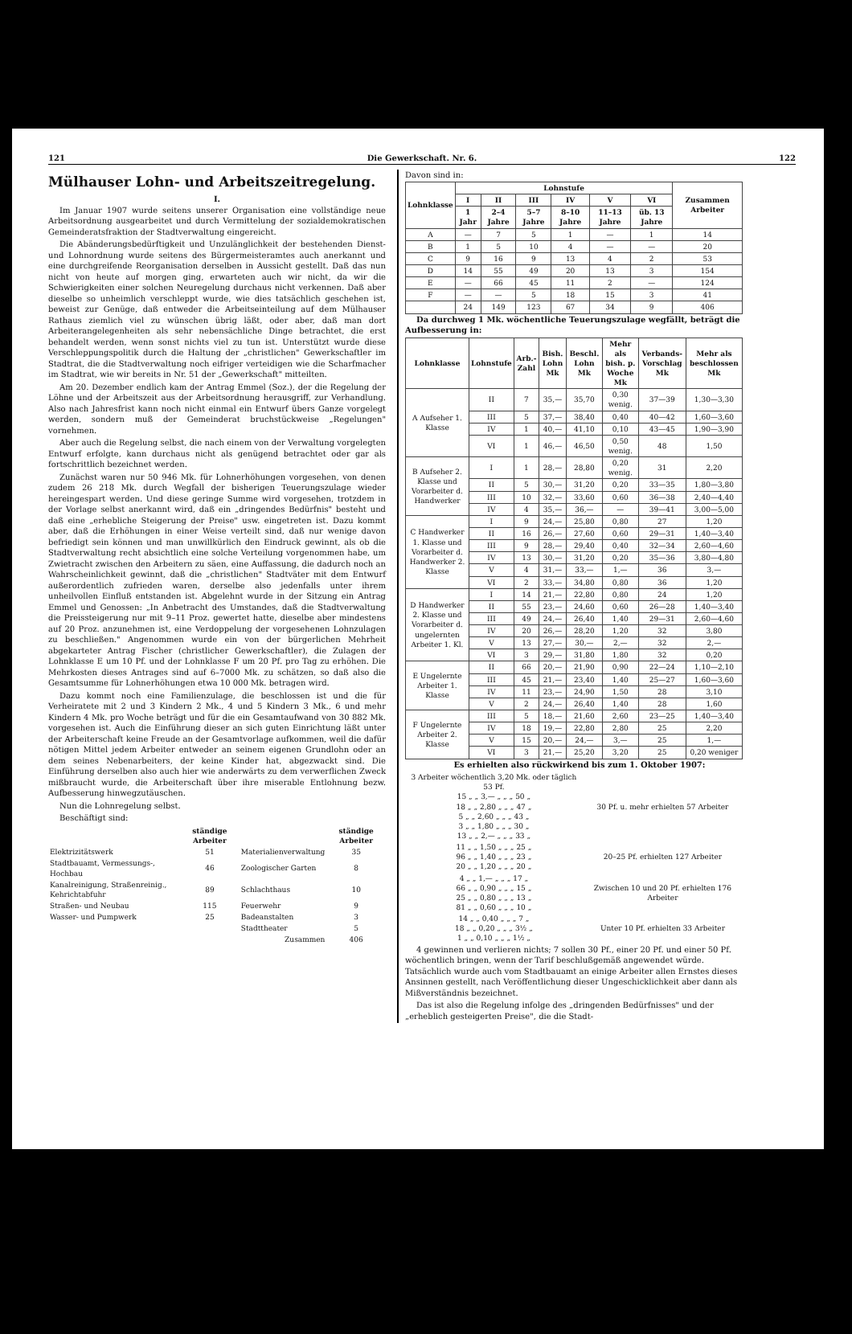121 Die Gewerkschaft. Nr. 6. 122
Mülhauser Lohn- und Arbeitszeitregelung.
I.
Im Januar 1907 wurde seitens unserer Organisation eine vollständige neue Arbeitsordnung ausgearbeitet und durch Vermittelung der sozialdemokratischen Gemeinderatsfraktion der Stadtverwaltung eingereicht.
Die Abänderungsbedürftigkeit und Unzulänglichkeit der bestehenden Dienst- und Lohnordnung wurde seitens des Bürgermeisteramtes auch anerkannt und eine durchgreifende Reorganisation derselben in Aussicht gestellt. Daß das nun nicht von heute auf morgen ging, erwarteten auch wir nicht, da wir die Schwierigkeiten einer solchen Neuregelung durchaus nicht verkennen. Daß aber dieselbe so unheimlich verschleppt wurde, wie dies tatsächlich geschehen ist, beweist zur Genüge, daß entweder die Arbeitseinteilung auf dem Mülhauser Rathaus ziemlich viel zu wünschen übrig läßt, oder aber, daß man dort Arbeiterangelegenheiten als sehr nebensächliche Dinge betrachtet, die erst behandelt werden, wenn sonst nichts viel zu tun ist. Unterstützt wurde diese Verschleppungspolitik durch die Haltung der „christlichen" Gewerkschaftler im Stadtrat, die die Stadtverwaltung noch eifriger verteidigen wie die Scharfmacher im Stadtrat, wie wir bereits in Nr. 51 der „Gewerkschaft" mitteilten.
Am 20. Dezember endlich kam der Antrag Emmel (Soz.), der die Regelung der Löhne und der Arbeitszeit aus der Arbeitsordnung herausgriff, zur Verhandlung. Also nach Jahresfrist kann noch nicht einmal ein Entwurf übers Ganze vorgelegt werden, sondern muß der Gemeinderat bruchstückweise „Regelungen" vornehmen.
Aber auch die Regelung selbst, die nach einem von der Verwaltung vorgelegten Entwurf erfolgte, kann durchaus nicht als genügend betrachtet oder gar als fortschrittlich bezeichnet werden.
Zunächst waren nur 50 946 Mk. für Lohnerhöhungen vorgesehen, von denen zudem 26 218 Mk. durch Wegfall der bisherigen Teuerungszulage wieder hereingespart werden. Und diese geringe Summe wird vorgesehen, trotzdem in der Vorlage selbst anerkannt wird, daß ein „dringendes Bedürfnis" besteht und daß eine „erhebliche Steigerung der Preise" usw. eingetreten ist. Dazu kommt aber, daß die Erhöhungen in einer Weise verteilt sind, daß nur wenige davon befriedigt sein können und man unwillkürlich den Eindruck gewinnt, als ob die Stadtverwaltung recht absichtlich eine solche Verteilung vorgenommen habe, um Zwietracht zwischen den Arbeitern zu säen, eine Auffassung, die dadurch noch an Wahrscheinlichkeit gewinnt, daß die „christlichen" Stadtväter mit dem Entwurf außerordentlich zufrieden waren, derselbe also jedenfalls unter ihrem unheilvollen Einfluß entstanden ist. Abgelehnt wurde in der Sitzung ein Antrag Emmel und Genossen: „In Anbetracht des Umstandes, daß die Stadtverwaltung die Preissteigerung nur mit 9–11 Proz. gewertet hatte, dieselbe aber mindestens auf 20 Proz. anzunehmen ist, eine Verdoppelung der vorgesehenen Lohnzulagen zu beschließen." Angenommen wurde ein von der bürgerlichen Mehrheit abgekarteter Antrag Fischer (christlicher Gewerkschaftler), die Zulagen der Lohnklasse E um 10 Pf. und der Lohnklasse F um 20 Pf. pro Tag zu erhöhen. Die Mehrkosten dieses Antrages sind auf 6–7000 Mk. zu schätzen, so daß also die Gesamtsumme für Lohnerhöhungen etwa 10 000 Mk. betragen wird.
Dazu kommt noch eine Familienzulage, die beschlossen ist und die für Verheiratete mit 2 und 3 Kindern 2 Mk., 4 und 5 Kindern 3 Mk., 6 und mehr Kindern 4 Mk. pro Woche beträgt und für die ein Gesamtaufwand von 30 882 Mk. vorgesehen ist. Auch die Einführung dieser an sich guten Einrichtung läßt unter der Arbeiterschaft keine Freude an der Gesamtvorlage aufkommen, weil die dafür nötigen Mittel jedem Arbeiter entweder an seinem eigenen Grundlohn oder an dem seines Nebenarbeiters, der keine Kinder hat, abgezwackt sind. Die Einführung derselben also auch hier wie anderwärts zu dem verwerflichen Zweck mißbraucht wurde, die Arbeiterschaft über ihre miserable Entlohnung bezw. Aufbesserung hinwegzutäuschen.
Nun die Lohnregelung selbst.
Beschäftigt sind:
| | ständige Arbeiter | | ständige Arbeiter |
| --- | --- | --- | --- |
| Elektrizitätswerk | 51 | Materialienverwaltung | 35 |
| Stadtbauamt, Vermessungs-, Hochbau | 46 | Zoologischer Garten | 8 |
| Kanalreinigung, Straßenreinig., Kehrichtabfuhr | 89 | Schlachthaus | 10 |
| Straßen- und Neubau | 115 | Feuerwehr | 9 |
| Wasser- und Pumpwerk | 25 | Badeanstalten | 3 |
| | | Stadttheater | 5 |
| | | Zusammen | 406 |
Davon sind in:
| Lohnklasse | Lohnstufe | | | | | | Zusammen Arbeiter |
| --- | --- | --- | --- | --- | --- | --- | --- |
| | I | II | III | IV | V | VI | |
| | 1 Jahr | 2–4 Jahre | 5–7 Jahre | 8–10 Jahre | 11–13 Jahre | üb. 13 Jahre | |
| A | — | 7 | 5 | 1 | — | 1 | 14 |
| B | 1 | 5 | 10 | 4 | — | — | 20 |
| C | 9 | 16 | 9 | 13 | 4 | 2 | 53 |
| D | 14 | 55 | 49 | 20 | 13 | 3 | 154 |
| E | — | 66 | 45 | 11 | 2 | — | 124 |
| F | — | — | 5 | 18 | 15 | 3 | 41 |
| | 24 | 149 | 123 | 67 | 34 | 9 | 406 |
Da durchweg 1 Mk. wöchentliche Teuerungszulage wegfällt, beträgt die Aufbesserung in:
| Lohnklasse | Lohnstufe | Arb.-Zahl | Bish. Lohn Mk | Beschl. Lohn Mk | Mehr als bish. p. Woche Mk | Verbands-Vorschlag Mk | Mehr als beschlossen Mk |
| --- | --- | --- | --- | --- | --- | --- | --- |
| A Aufseher 1. Klasse | II | 7 | 35,— | 35,70 | 0,30 wenig. | 37—39 | 1,30—3,30 |
| | III | 5 | 37,— | 38,40 | 0,40 | 40—42 | 1,60—3,60 |
| | IV | 1 | 40,— | 41,10 | 0,10 | 43—45 | 1,90—3,90 |
| | VI | 1 | 46,— | 46,50 | 0,50 wenig. | 48 | 1,50 |
| B Aufseher 2. Klasse und Vorarbeiter d. Handwerker | I | 1 | 28,— | 28,80 | 0,20 wenig. | 31 | 2,20 |
| | II | 5 | 30,— | 31,20 | 0,20 | 33—35 | 1,80—3,80 |
| | III | 10 | 32,— | 33,60 | 0,60 | 36—38 | 2,40—4,40 |
| | IV | 4 | 35,— | 36,— | — | 39—41 | 3,00—5,00 |
| C Handwerker 1. Klasse und Vorarbeiter d. Handwerker 2. Klasse | I | 9 | 24,— | 25,80 | 0,80 | 27 | 1,20 |
| | II | 16 | 26,— | 27,60 | 0,60 | 29—31 | 1,40—3,40 |
| | III | 9 | 28,— | 29,40 | 0,40 | 32—34 | 2,60—4,60 |
| | IV | 13 | 30,— | 31,20 | 0,20 | 35—36 | 3,80—4,80 |
| | V | 4 | 31,— | 33,— | 1,— | 36 | 3,— |
| | VI | 2 | 33,— | 34,80 | 0,80 | 36 | 1,20 |
| D Handwerker 2. Klasse und Vorarbeiter d. ungelernten Arbeiter 1. Kl. | I | 14 | 21,— | 22,80 | 0,80 | 24 | 1,20 |
| | II | 55 | 23,— | 24,60 | 0,60 | 26—28 | 1,40—3,40 |
| | III | 49 | 24,— | 26,40 | 1,40 | 29—31 | 2,60—4,60 |
| | IV | 20 | 26,— | 28,20 | 1,20 | 32 | 3,80 |
| | V | 13 | 27,— | 30,— | 2,— | 32 | 2,— |
| | VI | 3 | 29,— | 31,80 | 1,80 | 32 | 0,20 |
| E Ungelernte Arbeiter 1. Klasse | II | 66 | 20,— | 21,90 | 0,90 | 22—24 | 1,10—2,10 |
| | III | 45 | 21,— | 23,40 | 1,40 | 25—27 | 1,60—3,60 |
| | IV | 11 | 23,— | 24,90 | 1,50 | 28 | 3,10 |
| | V | 2 | 24,— | 26,40 | 1,40 | 28 | 1,60 |
| F Ungelernte Arbeiter 2. Klasse | III | 5 | 18,— | 21,60 | 2,60 | 23—25 | 1,40—3,40 |
| | IV | 18 | 19,— | 22,80 | 2,80 | 25 | 2,20 |
| | V | 15 | 20,— | 24,— | 3,— | 25 | 1,— |
| | VI | 3 | 21,— | 25,20 | 3,20 | 25 | 0,20 weniger |
Es erhielten also rückwirkend bis zum 1. Oktober 1907:
| 3 Arbeiter wöchentlich 3,20 Mk. oder täglich 53 Pf. 15 „ „ 3,— „ „ „ 50 „ 18 „ „ 2,80 „ „ „ 47 „ 5 „ „ 2,60 „ „ „ 43 „ 3 „ „ 1,80 „ „ „ 30 „ 13 „ „ 2,— „ „ „ 33 „ | 30 Pf. u. mehr erhielten 57 Arbeiter |
| 11 „ „ 1,50 „ „ „ 25 „ 96 „ „ 1,40 „ „ „ 23 „ 20 „ „ 1,20 „ „ „ 20 „ | 20–25 Pf. erhielten 127 Arbeiter |
| 4 „ „ 1,— „ „ „ 17 „ 66 „ „ 0,90 „ „ „ 15 „ 25 „ „ 0,80 „ „ „ 13 „ 81 „ „ 0,60 „ „ „ 10 „ | Zwischen 10 und 20 Pf. erhielten 176 Arbeiter |
| 14 „ „ 0,40 „ „ „ 7 „ 18 „ „ 0,20 „ „ „ 3½ „ 1 „ „ 0,10 „ „ „ 1½ „ | Unter 10 Pf. erhielten 33 Arbeiter |
4 gewinnen und verlieren nichts; 7 sollen 30 Pf., einer 20 Pf. und einer 50 Pf. wöchentlich bringen, wenn der Tarif beschlußgemäß angewendet würde. Tatsächlich wurde auch vom Stadtbauamt an einige Arbeiter allen Ernstes dieses Ansinnen gestellt, nach Veröffentlichung dieser Ungeschicklichkeit aber dann als Mißverständnis bezeichnet.
Das ist also die Regelung infolge des „dringenden Bedürfnisses" und der „erheblich gesteigerten Preise", die die Stadt-